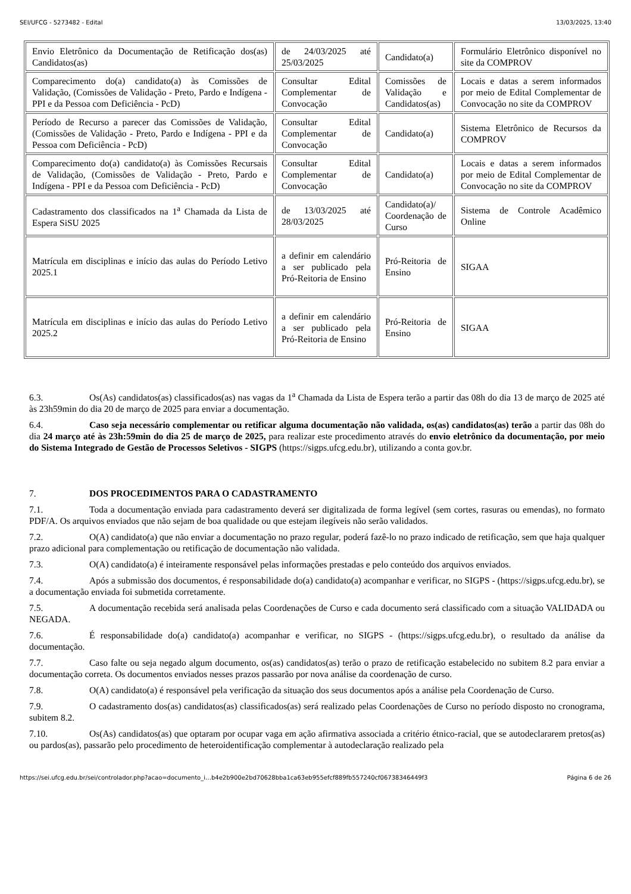SEI/UFCG - 5273482 - Edital 13/03/2025, 13:40
| Envio Eletrônico da Documentação de Retificação dos(as) Candidatos(as) | de 24/03/2025 até 25/03/2025 | Candidato(a) | Formulário Eletrônico disponível no site da COMPROV |
| Comparecimento do(a) candidato(a) às Comissões de Validação, (Comissões de Validação - Preto, Pardo e Indígena - PPI e da Pessoa com Deficiência - PcD) | Consultar Edital Complementar de Convocação | Comissões de Validação e Candidatos(as) | Locais e datas a serem informados por meio de Edital Complementar de Convocação no site da COMPROV |
| Período de Recurso a parecer das Comissões de Validação, (Comissões de Validação - Preto, Pardo e Indígena - PPI e da Pessoa com Deficiência - PcD) | Consultar Edital Complementar de Convocação | Candidato(a) | Sistema Eletrônico de Recursos da COMPROV |
| Comparecimento do(a) candidato(a) às Comissões Recursais de Validação, (Comissões de Validação - Preto, Pardo e Indígena - PPI e da Pessoa com Deficiência - PcD) | Consultar Edital Complementar de Convocação | Candidato(a) | Locais e datas a serem informados por meio de Edital Complementar de Convocação no site da COMPROV |
| Cadastramento dos classificados na 1<sup>a</sup> Chamada da Lista de Espera SiSU 2025 | de 13/03/2025 até 28/03/2025 | Candidato(a)/ Coordenação de Curso | Sistema de Controle Acadêmico Online |
| Matrícula em disciplinas e início das aulas do Período Letivo 2025.1 | a definir em calendário a ser publicado pela Pró-Reitoria de Ensino | Pró-Reitoria de Ensino | SIGAA |
| Matrícula em disciplinas e início das aulas do Período Letivo 2025.2 | a definir em calendário a ser publicado pela Pró-Reitoria de Ensino | Pró-Reitoria de Ensino | SIGAA |
6.3. Os(As) candidatos(as) classificados(as) nas vagas da 1<sup>a</sup> Chamada da Lista de Espera terão a partir das 08h do dia 13 de março de 2025 até às 23h59min do dia 20 de março de 2025 para enviar a documentação.
6.4. Caso seja necessário complementar ou retificar alguma documentação não validada, os(as) candidatos(as) terão a partir das 08h do dia 24 março até às 23h:59min do dia 25 de março de 2025, para realizar este procedimento através do envio eletrônico da documentação, por meio do Sistema Integrado de Gestão de Processos Seletivos - SIGPS (https://sigps.ufcg.edu.br), utilizando a conta gov.br.
7. DOS PROCEDIMENTOS PARA O CADASTRAMENTO
7.1. Toda a documentação enviada para cadastramento deverá ser digitalizada de forma legível (sem cortes, rasuras ou emendas), no formato PDF/A. Os arquivos enviados que não sejam de boa qualidade ou que estejam ilegíveis não serão validados.
7.2. O(A) candidato(a) que não enviar a documentação no prazo regular, poderá fazê-lo no prazo indicado de retificação, sem que haja qualquer prazo adicional para complementação ou retificação de documentação não validada.
7.3. O(A) candidato(a) é inteiramente responsável pelas informações prestadas e pelo conteúdo dos arquivos enviados.
7.4. Após a submissão dos documentos, é responsabilidade do(a) candidato(a) acompanhar e verificar, no SIGPS - (https://sigps.ufcg.edu.br), se a documentação enviada foi submetida corretamente.
7.5. A documentação recebida será analisada pelas Coordenações de Curso e cada documento será classificado com a situação VALIDADA ou NEGADA.
7.6. É responsabilidade do(a) candidato(a) acompanhar e verificar, no SIGPS - (https://sigps.ufcg.edu.br), o resultado da análise da documentação.
7.7. Caso falte ou seja negado algum documento, os(as) candidatos(as) terão o prazo de retificação estabelecido no subitem 8.2 para enviar a documentação correta. Os documentos enviados nesses prazos passarão por nova análise da coordenação de curso.
7.8. O(A) candidato(a) é responsável pela verificação da situação dos seus documentos após a análise pela Coordenação de Curso.
7.9. O cadastramento dos(as) candidatos(as) classificados(as) será realizado pelas Coordenações de Curso no período disposto no cronograma, subitem 8.2.
7.10. Os(As) candidatos(as) que optaram por ocupar vaga em ação afirmativa associada a critério étnico-racial, que se autodeclararem pretos(as) ou pardos(as), passarão pelo procedimento de heteroidentificação complementar à autodeclaração realizado pela
https://sei.ufcg.edu.br/sei/controlador.php?acao=documento_i…b4e2b900e2bd70628bba1ca63eb955efcf889fb557240cf06738346449f3 Página 6 de 26